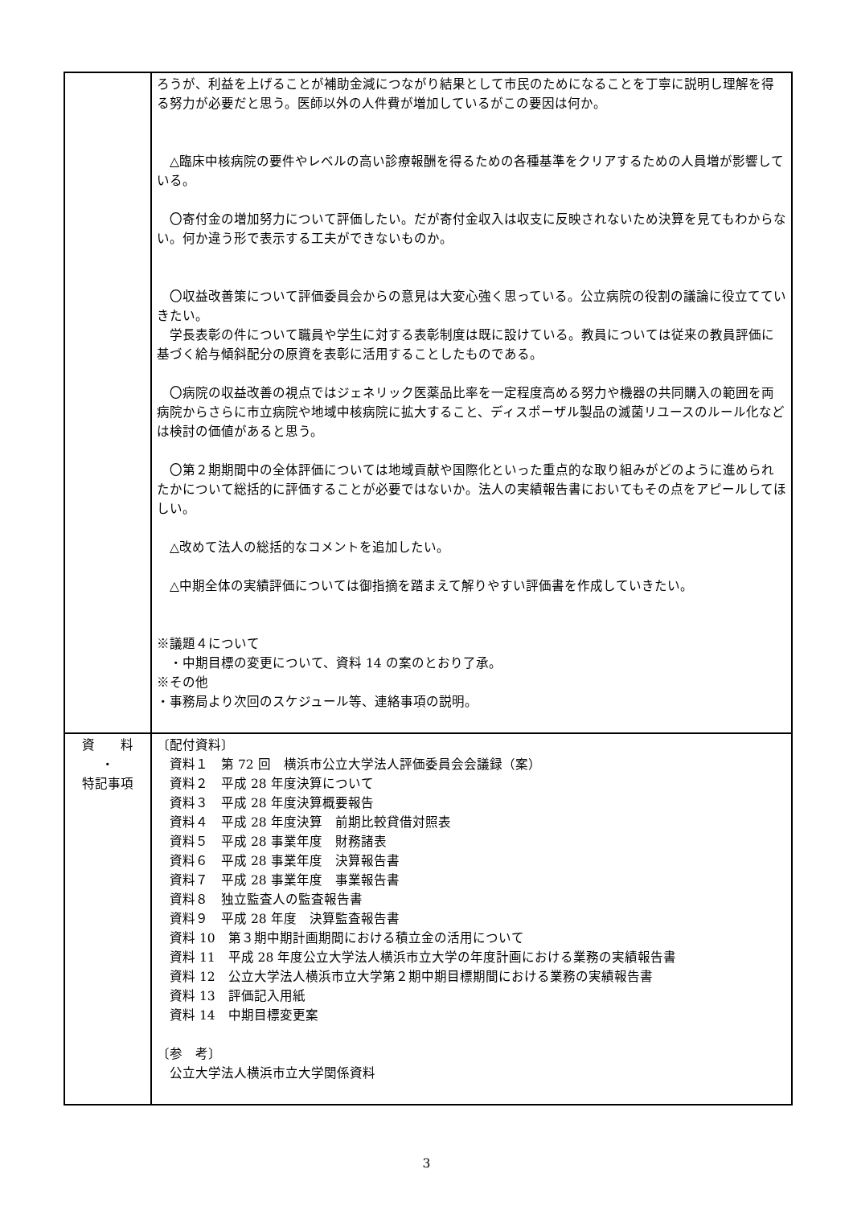| | ろうが、利益を上げることが補助金減につながり結果として市民のためになることを丁寧に説明し理解を得る努力が必要だと思う。医師以外の人件費が増加しているがこの要因は何か。 △臨床中核病院の要件やレベルの高い診療報酬を得るための各種基準をクリアするための人員増が影響している。 〇寄付金の増加努力について評価したい。だが寄付金収入は収支に反映されないため決算を見てもわからない。何か違う形で表示する工夫ができないものか。 〇収益改善策について評価委員会からの意見は大変心強く思っている。公立病院の役割の議論に役立てていきたい。 学長表彰の件について職員や学生に対する表彰制度は既に設けている。教員については従来の教員評価に基づく給与傾斜配分の原資を表彰に活用することしたものである。 〇病院の収益改善の視点ではジェネリック医薬品比率を一定程度高める努力や機器の共同購入の範囲を両病院からさらに市立病院や地域中核病院に拡大すること、ディスポーザル製品の滅菌リユースのルール化などは検討の価値があると思う。 〇第２期期間中の全体評価については地域貢献や国際化といった重点的な取り組みがどのように進められたかについて総括的に評価することが必要ではないか。法人の実績報告書においてもその点をアピールしてほしい。 △改めて法人の総括的なコメントを追加したい。 △中期全体の実績評価については御指摘を踏まえて解りやすい評価書を作成していきたい。 ※議題４について ・中期目標の変更について、資料 14 の案のとおり了承。 ※その他 ・事務局より次回のスケジュール等、連絡事項の説明。 |
| 資 料 ・ 特記事項 | 〔配付資料〕 資料１ 第 72 回 横浜市公立大学法人評価委員会会議録（案） 資料２ 平成 28 年度決算について 資料３ 平成 28 年度決算概要報告 資料４ 平成 28 年度決算 前期比較貸借対照表 資料５ 平成 28 事業年度 財務諸表 資料６ 平成 28 事業年度 決算報告書 資料７ 平成 28 事業年度 事業報告書 資料８ 独立監査人の監査報告書 資料９ 平成 28 年度 決算監査報告書 資料 10 第３期中期計画期間における積立金の活用について 資料 11 平成 28 年度公立大学法人横浜市立大学の年度計画における業務の実績報告書 資料 12 公立大学法人横浜市立大学第２期中期目標期間における業務の実績報告書 資料 13 評価記入用紙 資料 14 中期目標変更案 〔参 考〕 公立大学法人横浜市立大学関係資料 |
3